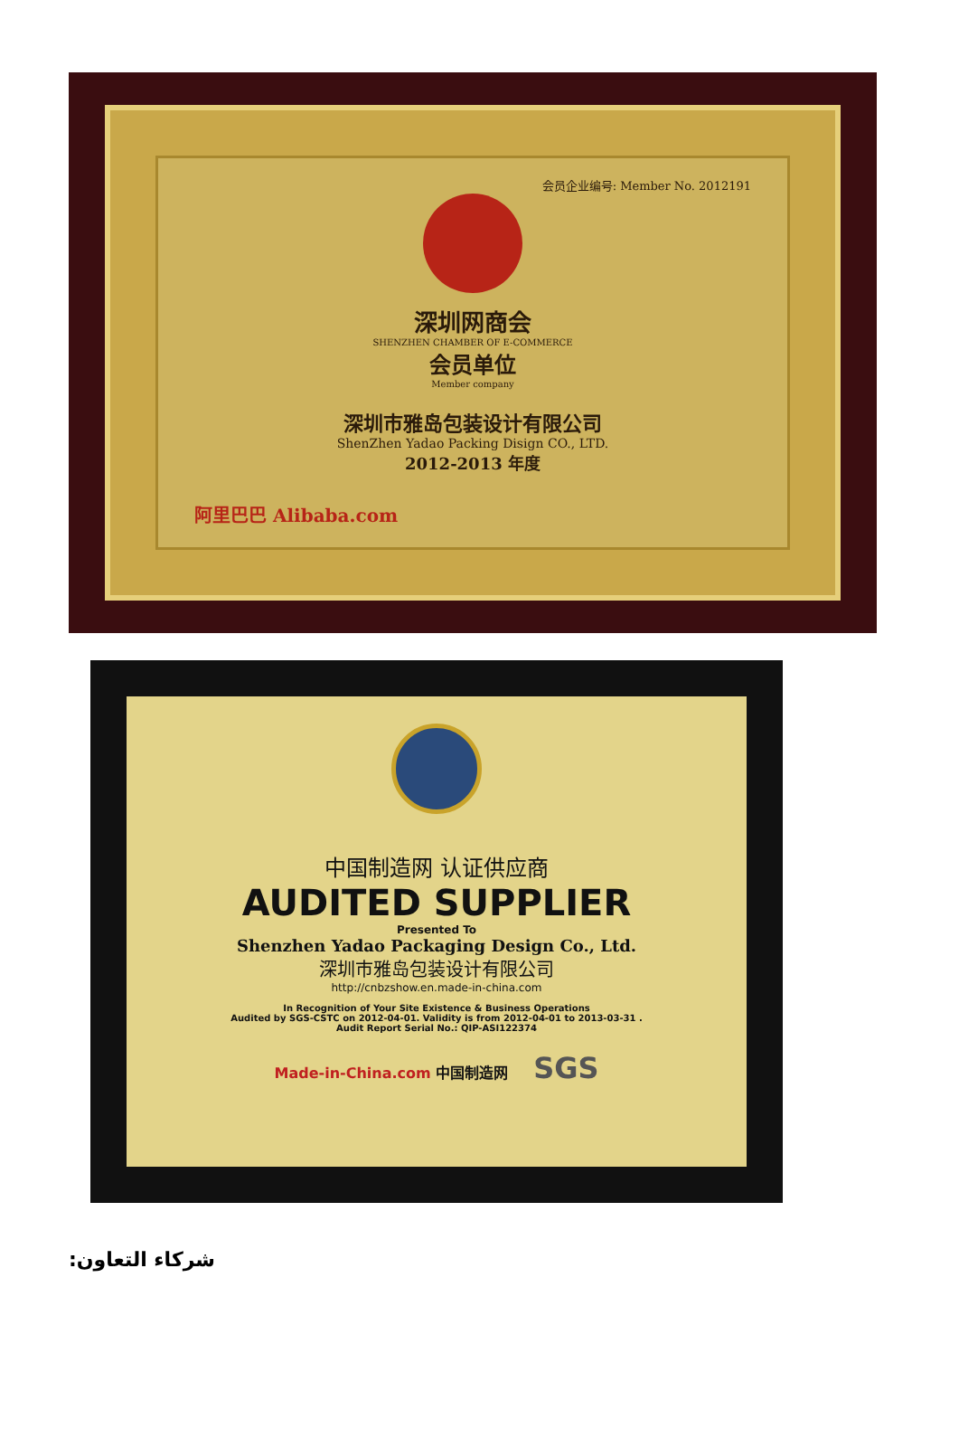会员企业编号: Member No. 2012191
深圳网商会
SHENZHEN CHAMBER OF E-COMMERCE
会员单位
Member company
深圳市雅岛包装设计有限公司
ShenZhen Yadao Packing Disign CO., LTD.
2012-2013 年度
阿里巴巴 Alibaba.com
中国制造网 认证供应商
AUDITED SUPPLIER
Presented To
Shenzhen Yadao Packaging Design Co., Ltd.
深圳市雅岛包装设计有限公司
http://cnbzshow.en.made-in-china.com
In Recognition of Your Site Existence & Business Operations
Audited by SGS-CSTC on 2012-04-01. Validity is from 2012-04-01 to 2013-03-31 .
Audit Report Serial No.: QIP-ASI122374
Made-in-China.com 中国制造网 SGS
شركاء التعاون: